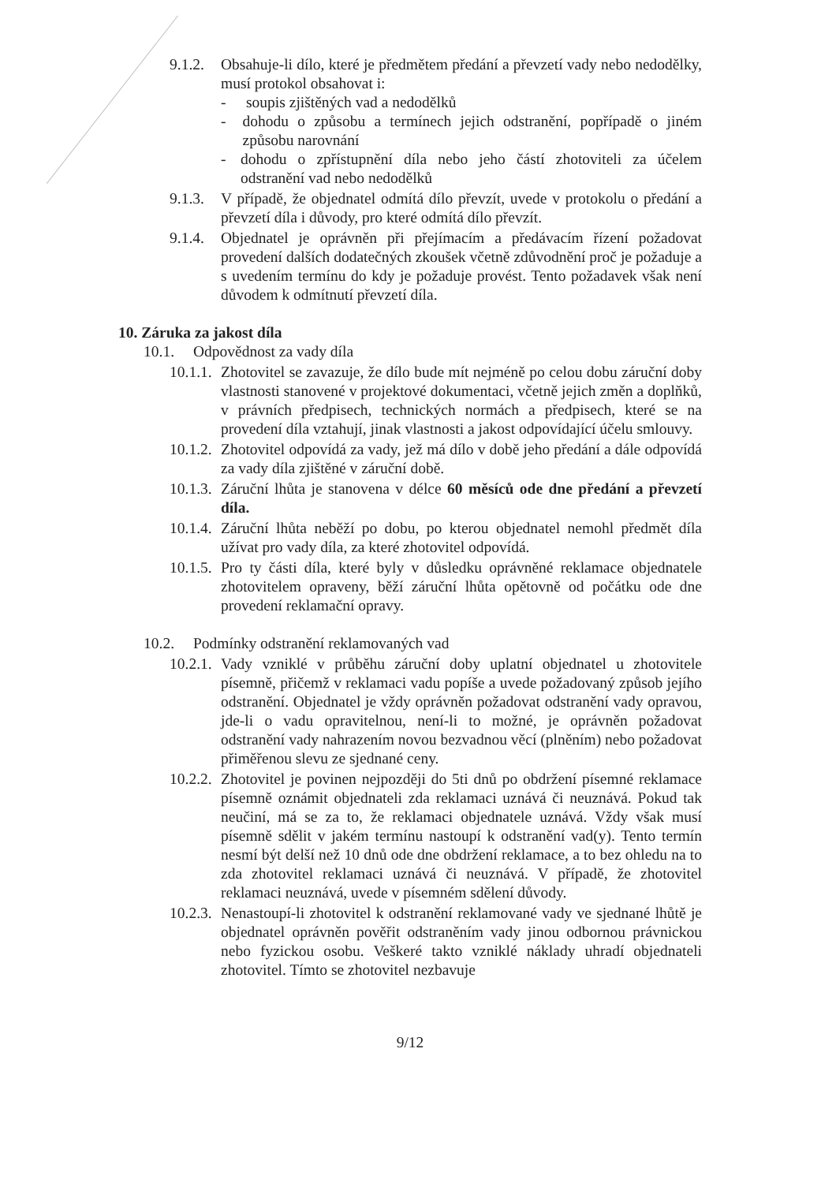9.1.2. Obsahuje-li dílo, které je předmětem předání a převzetí vady nebo nedodělky, musí protokol obsahovat i:
- soupis zjištěných vad a nedodělků
- dohodu o způsobu a termínech jejich odstranění, popřípadě o jiném způsobu narovnání
- dohodu o zpřístupnění díla nebo jeho částí zhotoviteli za účelem odstranění vad nebo nedodělků
9.1.3. V případě, že objednatel odmítá dílo převzít, uvede v protokolu o předání a převzetí díla i důvody, pro které odmítá dílo převzít.
9.1.4. Objednatel je oprávněn při přejímacím a předávacím řízení požadovat provedení dalších dodatečných zkoušek včetně zdůvodnění proč je požaduje a s uvedením termínu do kdy je požaduje provést. Tento požadavek však není důvodem k odmítnutí převzetí díla.
10. Záruka za jakost díla
10.1. Odpovědnost za vady díla
10.1.1. Zhotovitel se zavazuje, že dílo bude mít nejméně po celou dobu záruční doby vlastnosti stanovené v projektové dokumentaci, včetně jejich změn a doplňků, v právních předpisech, technických normách a předpisech, které se na provedení díla vztahují, jinak vlastnosti a jakost odpovídající účelu smlouvy.
10.1.2. Zhotovitel odpovídá za vady, jež má dílo v době jeho předání a dále odpovídá za vady díla zjištěné v záruční době.
10.1.3. Záruční lhůta je stanovena v délce 60 měsíců ode dne předání a převzetí díla.
10.1.4. Záruční lhůta neběží po dobu, po kterou objednatel nemohl předmět díla užívat pro vady díla, za které zhotovitel odpovídá.
10.1.5. Pro ty části díla, které byly v důsledku oprávněné reklamace objednatele zhotovitelem opraveny, běží záruční lhůta opětovně od počátku ode dne provedení reklamační opravy.
10.2. Podmínky odstranění reklamovaných vad
10.2.1. Vady vzniklé v průběhu záruční doby uplatní objednatel u zhotovitele písemně, přičemž v reklamaci vadu popíše a uvede požadovaný způsob jejího odstranění. Objednatel je vždy oprávněn požadovat odstranění vady opravou, jde-li o vadu opravitelnou, není-li to možné, je oprávněn požadovat odstranění vady nahrazením novou bezvadnou věcí (plněním) nebo požadovat přiměřenou slevu ze sjednané ceny.
10.2.2. Zhotovitel je povinen nejpozději do 5ti dnů po obdržení písemné reklamace písemně oznámit objednateli zda reklamaci uznává či neuznává. Pokud tak neučiní, má se za to, že reklamaci objednatele uznává. Vždy však musí písemně sdělit v jakém termínu nastoupí k odstranění vad(y). Tento termín nesmí být delší než 10 dnů ode dne obdržení reklamace, a to bez ohledu na to zda zhotovitel reklamaci uznává či neuznává. V případě, že zhotovitel reklamaci neuznává, uvede v písemném sdělení důvody.
10.2.3. Nenastoupí-li zhotovitel k odstranění reklamované vady ve sjednané lhůtě je objednatel oprávněn pověřit odstraněním vady jinou odbornou právnickou nebo fyzickou osobu. Veškeré takto vzniklé náklady uhradí objednateli zhotovitel. Tímto se zhotovitel nezbavuje
9/12